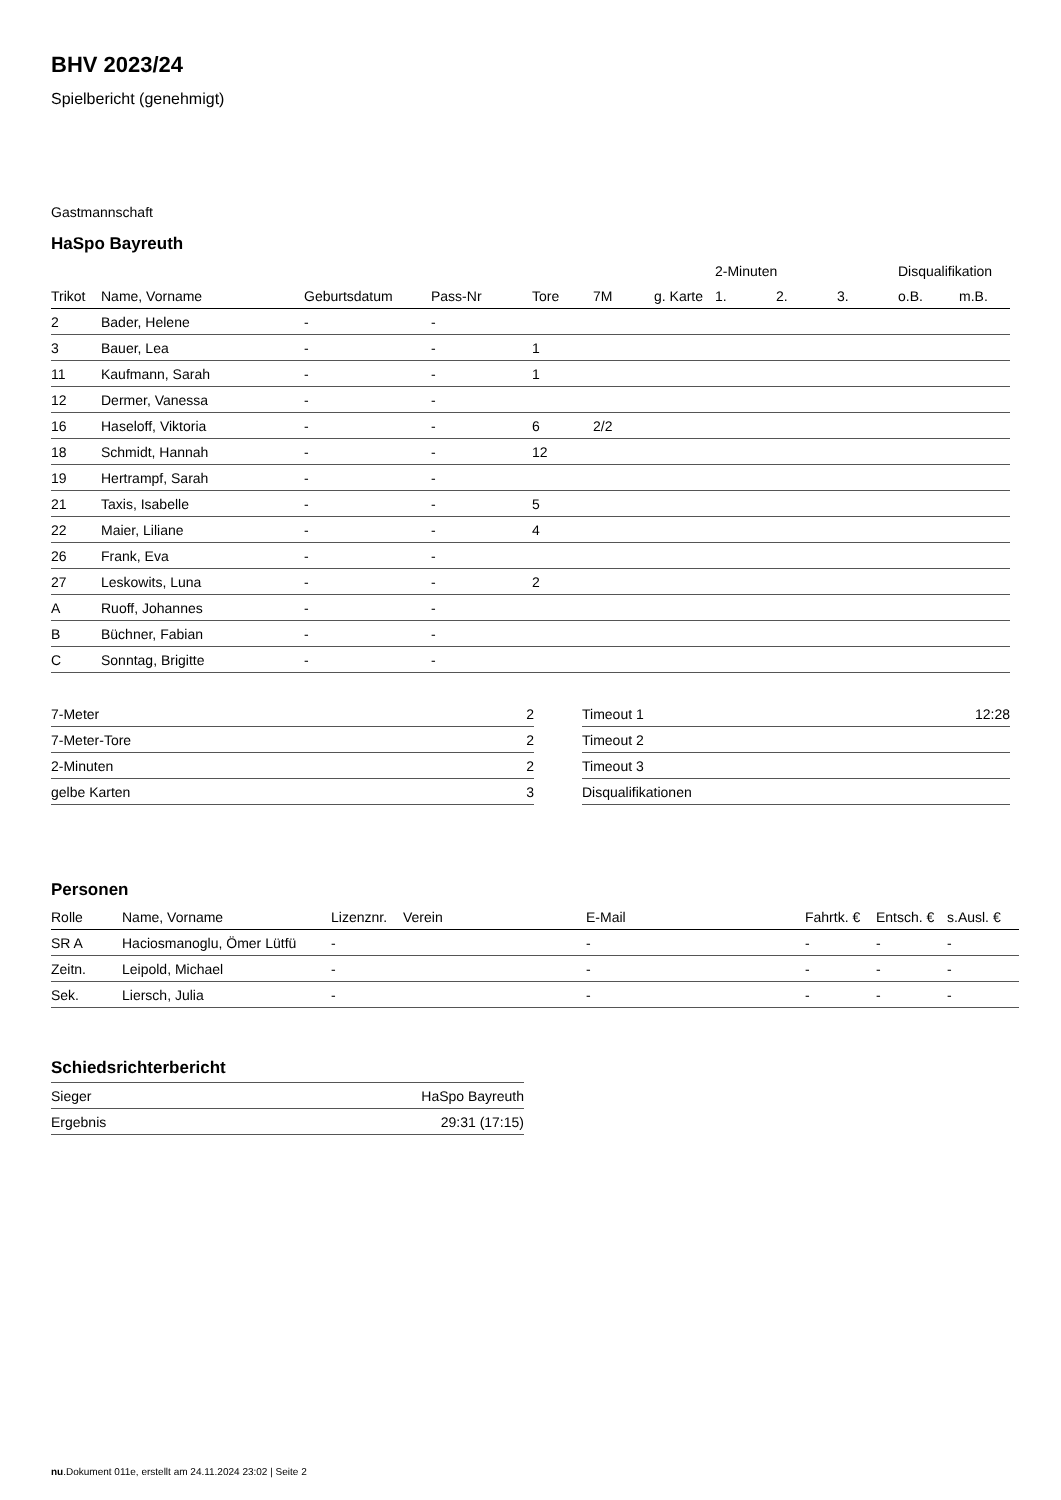BHV 2023/24
Spielbericht (genehmigt)
Gastmannschaft
HaSpo Bayreuth
| | | | | | | | 2-Minuten | | | Disqualifikation | |
| Trikot | Name, Vorname | Geburtsdatum | Pass-Nr | Tore | 7M | g. Karte | 1. | 2. | 3. | o.B. | m.B. |
| 2 | Bader, Helene | - | - | | | | | | | | |
| 3 | Bauer, Lea | - | - | 1 | | | | | | | |
| 11 | Kaufmann, Sarah | - | - | 1 | | | | | | | |
| 12 | Dermer, Vanessa | - | - | | | | | | | | |
| 16 | Haseloff, Viktoria | - | - | 6 | 2/2 | | | | | | |
| 18 | Schmidt, Hannah | - | - | 12 | | | | | | | |
| 19 | Hertrampf, Sarah | - | - | | | | | | | | |
| 21 | Taxis, Isabelle | - | - | 5 | | | | | | | |
| 22 | Maier, Liliane | - | - | 4 | | | | | | | |
| 26 | Frank, Eva | - | - | | | | | | | | |
| 27 | Leskowits, Luna | - | - | 2 | | | | | | | |
| A | Ruoff, Johannes | - | - | | | | | | | | |
| B | Büchner, Fabian | - | - | | | | | | | | |
| C | Sonntag, Brigitte | - | - | | | | | | | | |
| 7-Meter | 2 |
| 7-Meter-Tore | 2 |
| 2-Minuten | 2 |
| gelbe Karten | 3 |
| Timeout 1 | 12:28 |
| Timeout 2 | |
| Timeout 3 | |
| Disqualifikationen | |
Personen
| Rolle | Name, Vorname | Lizenznr. | Verein | E-Mail | Fahrtk. € | Entsch. € | s.Ausl. € |
| --- | --- | --- | --- | --- | --- | --- | --- |
| SR A | Haciosmanoglu, Ömer Lütfü | - | | - | - | - | - |
| Zeitn. | Leipold, Michael | - | | - | - | - | - |
| Sek. | Liersch, Julia | - | | - | - | - | - |
Schiedsrichterbericht
| Sieger | HaSpo Bayreuth |
| Ergebnis | 29:31 (17:15) |
nu.Dokument 011e, erstellt am 24.11.2024 23:02 | Seite 2